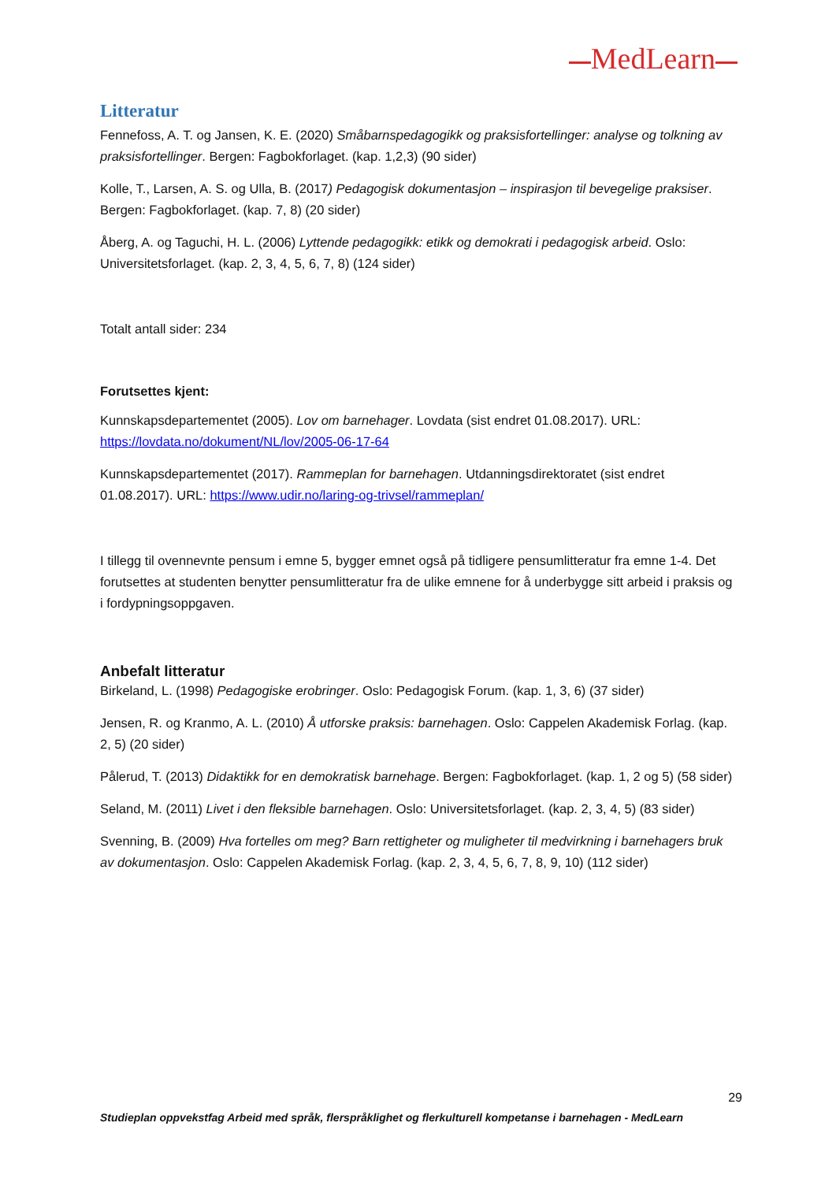MedLearn
Litteratur
Fennefoss, A. T. og Jansen, K. E. (2020) Småbarnspedagogikk og praksisfortellinger: analyse og tolkning av praksisfortellinger. Bergen: Fagbokforlaget. (kap. 1,2,3) (90 sider)
Kolle, T., Larsen, A. S. og Ulla, B. (2017) Pedagogisk dokumentasjon – inspirasjon til bevegelige praksiser. Bergen: Fagbokforlaget. (kap. 7, 8) (20 sider)
Åberg, A. og Taguchi, H. L. (2006) Lyttende pedagogikk: etikk og demokrati i pedagogisk arbeid. Oslo: Universitetsforlaget. (kap. 2, 3, 4, 5, 6, 7, 8) (124 sider)
Totalt antall sider: 234
Forutsettes kjent:
Kunnskapsdepartementet (2005). Lov om barnehager. Lovdata (sist endret 01.08.2017). URL: https://lovdata.no/dokument/NL/lov/2005-06-17-64
Kunnskapsdepartementet (2017). Rammeplan for barnehagen. Utdanningsdirektoratet (sist endret 01.08.2017). URL: https://www.udir.no/laring-og-trivsel/rammeplan/
I tillegg til ovennevnte pensum i emne 5, bygger emnet også på tidligere pensumlitteratur fra emne 1-4. Det forutsettes at studenten benytter pensumlitteratur fra de ulike emnene for å underbygge sitt arbeid i praksis og i fordypningsoppgaven.
Anbefalt litteratur
Birkeland, L. (1998) Pedagogiske erobringer. Oslo: Pedagogisk Forum. (kap. 1, 3, 6) (37 sider)
Jensen, R. og Kranmo, A. L. (2010) Å utforske praksis: barnehagen. Oslo: Cappelen Akademisk Forlag. (kap. 2, 5) (20 sider)
Pålerud, T. (2013) Didaktikk for en demokratisk barnehage. Bergen: Fagbokforlaget. (kap. 1, 2 og 5) (58 sider)
Seland, M. (2011) Livet i den fleksible barnehagen. Oslo: Universitetsforlaget. (kap. 2, 3, 4, 5) (83 sider)
Svenning, B. (2009) Hva fortelles om meg? Barn rettigheter og muligheter til medvirkning i barnehagers bruk av dokumentasjon. Oslo: Cappelen Akademisk Forlag. (kap. 2, 3, 4, 5, 6, 7, 8, 9, 10) (112 sider)
29
Studieplan oppvekstfag Arbeid med språk, flerspråklighet og flerkulturell kompetanse i barnehagen - MedLearn